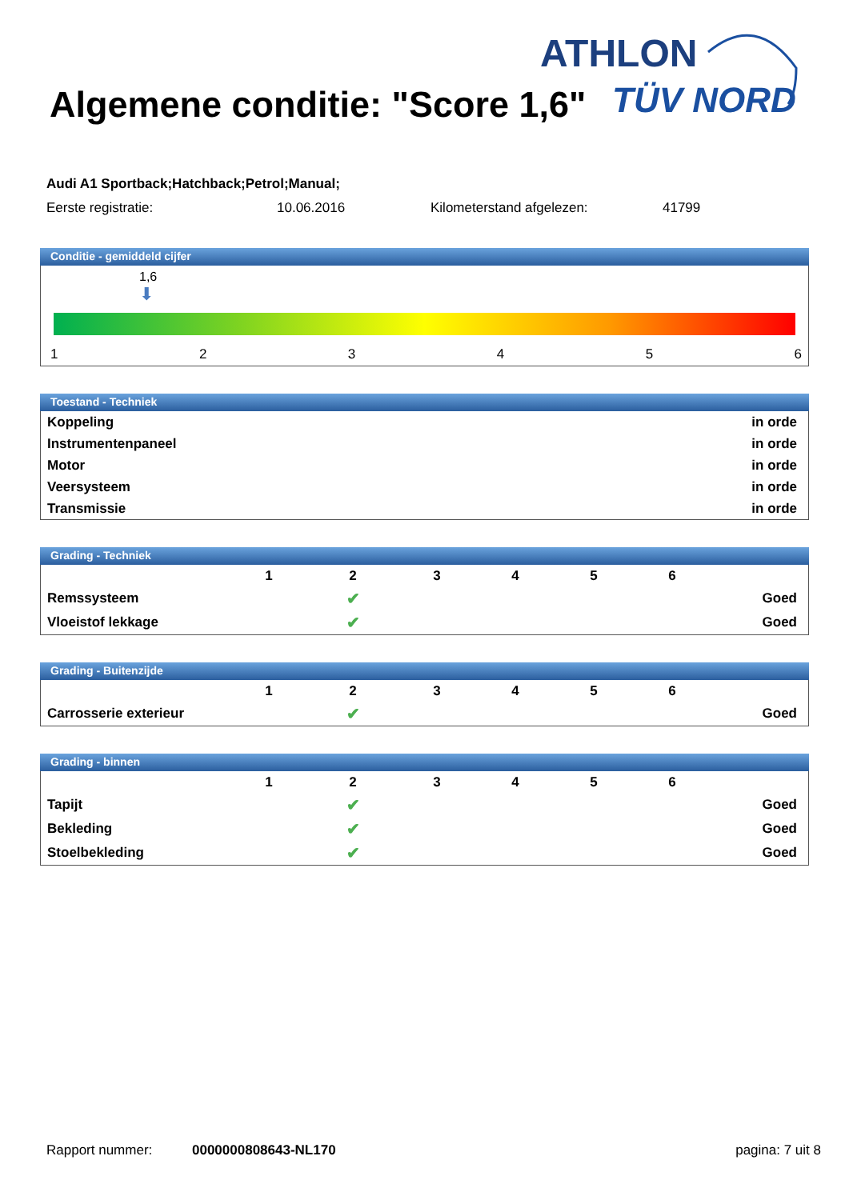ATHLON
TÜV NORD
Algemene conditie: "Score 1,6"
Audi A1 Sportback;Hatchback;Petrol;Manual;
Eerste registratie: 10.06.2016 Kilometerstand afgelezen: 41799
Conditie - gemiddeld cijfer
1,6
⬇
1 2 3 4 5 6
Toestand - Techniek
| Koppeling | in orde |
| Instrumentenpaneel | in orde |
| Motor | in orde |
| Veersysteem | in orde |
| Transmissie | in orde |
Grading - Techniek
| | 1 | 2 | 3 | 4 | 5 | 6 | |
| Remssysteem | | ✔ | | | | | Goed |
| Vloeistof lekkage | | ✔ | | | | | Goed |
Grading - Buitenzijde
| | 1 | 2 | 3 | 4 | 5 | 6 | |
| Carrosserie exterieur | | ✔ | | | | | Goed |
Grading - binnen
| | 1 | 2 | 3 | 4 | 5 | 6 | |
| Tapijt | | ✔ | | | | | Goed |
| Bekleding | | ✔ | | | | | Goed |
| Stoelbekleding | | ✔ | | | | | Goed |
Rapport nummer: 0000000808643-NL170 pagina: 7 uit 8